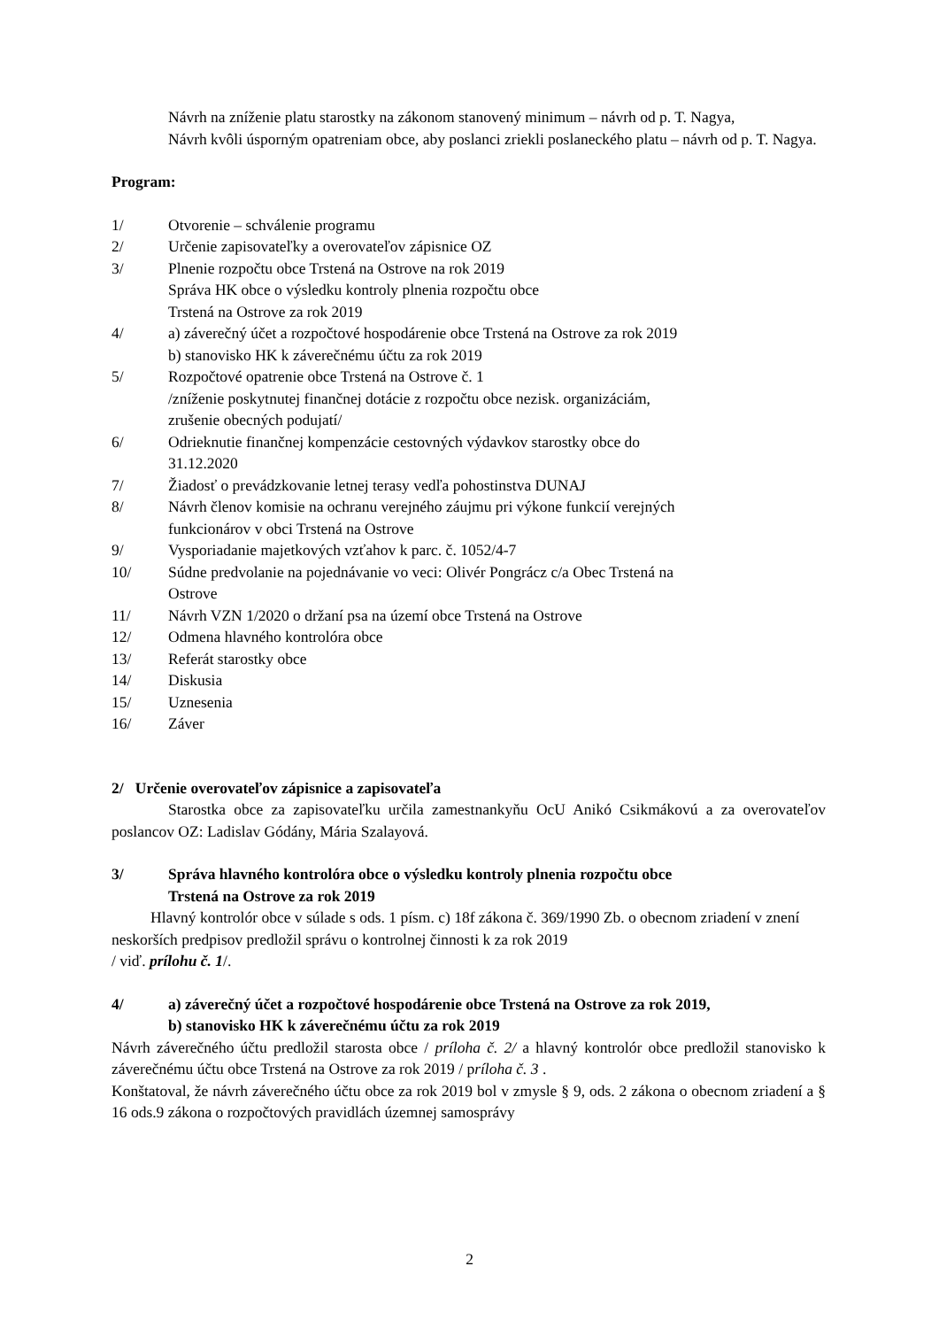Návrh na zníženie platu starostky na zákonom stanovený minimum – návrh od p. T. Nagya,
Návrh kvôli úsporným opatreniam obce, aby poslanci zriekli poslaneckého platu – návrh od p. T. Nagya.
Program:
1/ Otvorenie – schválenie programu
2/ Určenie zapisovateľky a overovateľov zápisnice OZ
3/ Plnenie rozpočtu obce Trstená na Ostrove na rok 2019
Správa HK obce o výsledku kontroly plnenia rozpočtu obce
Trstená na Ostrove za rok 2019
4/ a) záverečný účet a rozpočtové hospodárenie obce Trstená na Ostrove za rok 2019
b) stanovisko HK k záverečnému účtu za rok 2019
5/ Rozpočtové opatrenie obce Trstená na Ostrove č. 1
/zníženie poskytnutej finančnej dotácie z rozpočtu obce nezisk. organizáciám,
zrušenie obecných podujatí/
6/ Odrieknutie finančnej kompenzácie cestovných výdavkov starostky obce do
31.12.2020
7/ Žiadosť o prevádzkovanie letnej terasy vedľa pohostinstva DUNAJ
8/ Návrh členov komisie na ochranu verejného záujmu pri výkone funkcií verejných
funkcionárov v obci Trstená na Ostrove
9/ Vysporiadanie majetkových vzťahov k parc. č. 1052/4-7
10/ Súdne predvolanie na pojednávanie vo veci: Olivér Pongrácz c/a Obec Trstená na
Ostrove
11/ Návrh VZN 1/2020 o držaní psa na území obce Trstená na Ostrove
12/ Odmena hlavného kontrolóra obce
13/ Referát starostky obce
14/ Diskusia
15/ Uznesenia
16/ Záver
2/ Určenie overovateľov zápisnice a zapisovateľa
Starostka obce za zapisovateľku určila zamestnankyňu OcU Anikó Csikmákovú a za overovateľov poslancov OZ: Ladislav Gódány, Mária Szalayová.
3/ Správa hlavného kontrolóra obce o výsledku kontroly plnenia rozpočtu obce
Trstená na Ostrove za rok 2019
Hlavný kontrolór obce v súlade s ods. 1 písm. c) 18f zákona č. 369/1990 Zb. o obecnom zriadení v znení neskorších predpisov predložil správu o kontrolnej činnosti k za rok 2019
/ viď. prílohu č. 1/.
4/ a) záverečný účet a rozpočtové hospodárenie obce Trstená na Ostrove za rok 2019,
b) stanovisko HK k záverečnému účtu za rok 2019
Návrh záverečného účtu predložil starosta obce / príloha č. 2/ a hlavný kontrolór obce predložil stanovisko k záverečnému účtu obce Trstená na Ostrove za rok 2019 / príloha č. 3 .
Konštatoval, že návrh záverečného účtu obce za rok 2019 bol v zmysle § 9, ods. 2 zákona o obecnom zriadení a § 16 ods.9 zákona o rozpočtových pravidlách územnej samosprávy
2